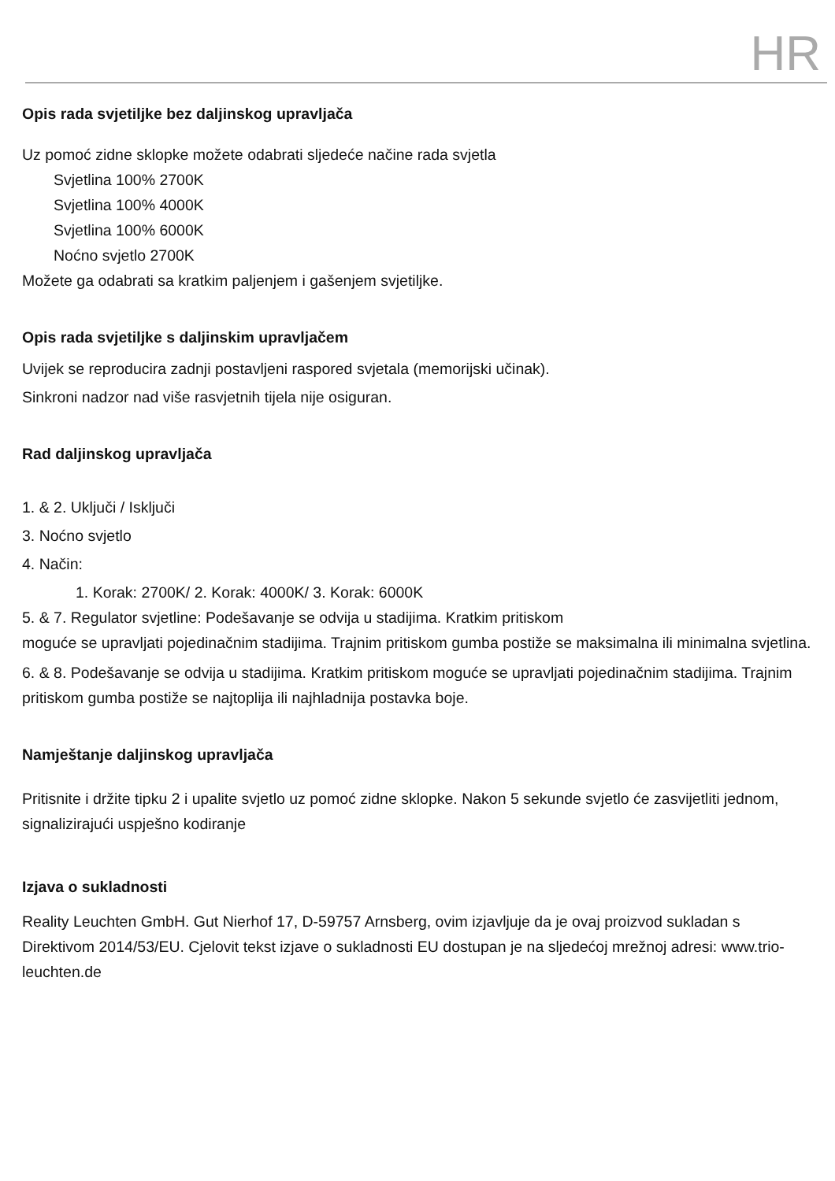HR
Opis rada svjetiljke bez daljinskog upravljača
Uz pomoć zidne sklopke možete odabrati sljedeće načine rada svjetla
Svjetlina 100% 2700K
Svjetlina 100% 4000K
Svjetlina 100% 6000K
Noćno svjetlo 2700K
Možete ga odabrati sa kratkim paljenjem i gašenjem svjetiljke.
Opis rada svjetiljke s daljinskim upravljačem
Uvijek se reproducira zadnji postavljeni raspored svjetala (memorijski učinak).
Sinkroni nadzor nad više rasvjetnih tijela nije osiguran.
Rad daljinskog upravljača
1. & 2. Uključi / Isključi
3. Noćno svjetlo
4. Način:
1. Korak: 2700K/ 2. Korak: 4000K/ 3. Korak: 6000K
5. & 7. Regulator svjetline: Podešavanje se odvija u stadijima. Kratkim pritiskom
moguće se upravljati pojedinačnim stadijima. Trajnim pritiskom gumba postiže se maksimalna ili minimalna svjetlina.
6. & 8. Podešavanje se odvija u stadijima. Kratkim pritiskom moguće se upravljati pojedinačnim stadijima. Trajnim pritiskom gumba postiže se najtoplija ili najhladnija postavka boje.
Namještanje daljinskog upravljača
Pritisnite i držite tipku 2 i upalite svjetlo uz pomoć zidne sklopke. Nakon 5 sekunde svjetlo će zasvijetliti jednom, signalizirajući uspješno kodiranje
Izjava o sukladnosti
Reality Leuchten GmbH. Gut Nierhof 17, D-59757 Arnsberg, ovim izjavljuje da je ovaj proizvod sukladan s Direktivom 2014/53/EU. Cjelovit tekst izjave o sukladnosti EU dostupan je na sljedećoj mrežnoj adresi: www.trio-leuchten.de